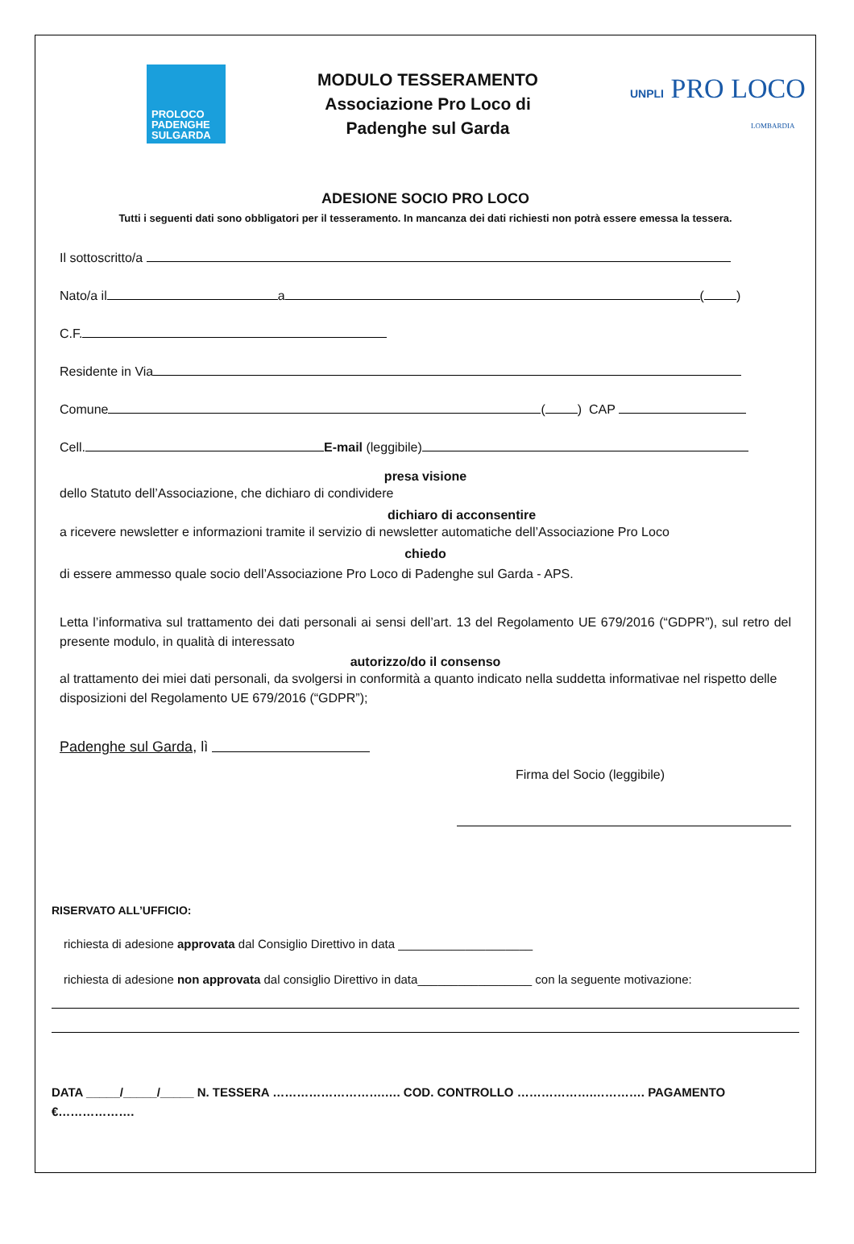PROLOCO
PADENGHE
SULGARDA
MODULO TESSERAMENTO
Associazione Pro Loco di
Padenghe sul Garda
UNPLI PRO LOCO
LOMBARDIA
ADESIONE SOCIO PRO LOCO
Tutti i seguenti dati sono obbligatori per il tesseramento. In mancanza dei dati richiesti non potrà essere emessa la tessera.
Il sottoscritto/a
Nato/a il a ( )
C.F.
Residente in Via
Comune ( ) CAP
Cell. E-mail (leggibile)
presa visione
dello Statuto dell’Associazione, che dichiaro di condividere
dichiaro di acconsentire
a ricevere newsletter e informazioni tramite il servizio di newsletter automatiche dell’Associazione Pro Loco
chiedo
di essere ammesso quale socio dell’Associazione Pro Loco di Padenghe sul Garda - APS.
Letta l’informativa sul trattamento dei dati personali ai sensi dell’art. 13 del Regolamento UE 679/2016 (“GDPR”), sul retro del presente modulo, in qualità di interessato
autorizzo/do il consenso
al trattamento dei miei dati personali, da svolgersi in conformità a quanto indicato nella suddetta informativae nel rispetto delle disposizioni del Regolamento UE 679/2016 (“GDPR”);
Padenghe sul Garda, lì
Firma del Socio (leggibile)
RISERVATO ALL’UFFICIO:
richiesta di adesione approvata dal Consiglio Direttivo in data ____________________
richiesta di adesione non approvata dal consiglio Direttivo in data_________________ con la seguente motivazione:
DATA _____/_____/_____ N. TESSERA ……………………….…. COD. CONTROLLO ……………….…………. PAGAMENTO €……………….